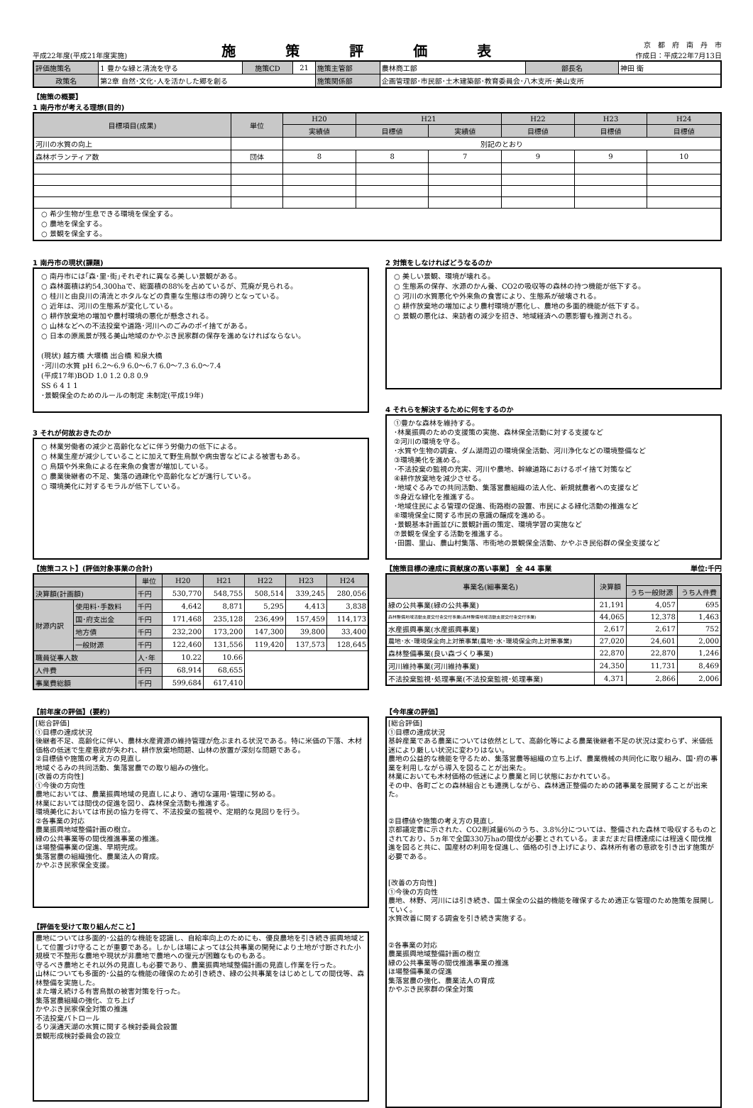平成22年度(平成21年度実施) 施策評価表 京　都　府　南　丹　市
作成日：平成22年7月13日
| 評価施策名 | 1 豊かな緑と清流を守る | 施策CD | 21 | 施策主管部 | 農林商工部 | 部長名 | 神田 衛 |
| 政策名 | 第2章 自然･文化･人を活かした郷を創る | | | 施策関係部 | 企画管理部･市民部･土木建築部･教育委員会･八木支所･美山支所 | | |
【施策の概要】
1 南丹市が考える理想(目的)
| 目標項目(成果) | 単位 | H20 | H21 | | H22 | H23 | H24 |
| --- | --- | --- | --- | --- | --- | --- | --- |
| | | 実績値 | 目標値 | 実績値 | 目標値 | 目標値 | 目標値 |
| 河川の水質の向上 | | 別記のとおり | | | | | |
| 森林ボランティア数 | 団体 | 8 | 8 | 7 | 9 | 9 | 10 |
| ○ 希少生物が生息できる環境を保全する。 ○ 農地を保全する。 ○ 景観を保全する。 | | | | | | | |
1 南丹市の現状(課題)
○ 南丹市には｢森･里･街｣それぞれに異なる美しい景観がある。
○ 森林面積は約54,300haで、総面積の88%を占めているが、荒廃が見られる。
○ 桂川と由良川の清流とホタルなどの貴重な生態は市の誇りとなっている。
○ 近年は、河川の生態系が変化している。
○ 耕作放棄地の増加や農村環境の悪化が懸念される。
○ 山林などへの不法投棄や道路･河川へのごみのポイ捨てがある。
○ 日本の原風景が残る美山地域のかやぶき民家群の保存を進めなければならない。
(現状) 越方橋 大堰橋 出合橋 和泉大橋
･河川の水質 pH 6.2～6.9 6.0～6.7 6.0～7.3 6.0～7.4
(平成17年)BOD 1.0 1.2 0.8 0.9
SS 6 4 1 1
･景観保全のためのルールの制定 未制定(平成19年)
3 それが何故おきたのか
○ 林業労働者の減少と高齢化などに伴う労働力の低下による。
○ 林業生産が減少していることに加えて野生鳥獣や病虫害などによる被害もある。
○ 鳥類や外来魚による在来魚の食害が増加している。
○ 農業後継者の不足、集落の過疎化や高齢化などが進行している。
○ 環境美化に対するモラルが低下している。
2 対策をしなければどうなるのか
○ 美しい景観、環境が壊れる。
○ 生態系の保存、水源のかん養、CO2の吸収等の森林の持つ機能が低下する。
○ 河川の水質悪化や外来魚の食害により、生態系が破壊される。
○ 耕作放棄地の増加により農村環境が悪化し、農地の多面的機能が低下する。
○ 景観の悪化は、来訪者の減少を招き、地域経済への悪影響も推測される。
4 それらを解決するために何をするのか
①豊かな森林を維持する。
･林業振興のための支援策の実施、森林保全活動に対する支援など
②河川の環境を守る。
･水質や生物の調査、ダム湖周辺の環境保全活動、河川浄化などの環境整備など
③環境美化を進める。
･不法投棄の監視の充実、河川や農地、幹線道路におけるポイ捨て対策など
④耕作放棄地を減少させる。
･地域ぐるみでの共同活動、集落営農組織の法人化、新規就農者への支援など
⑤身近な緑化を推進する。
･地域住民による管理の促進、街路樹の設置、市民による緑化活動の推進など
⑥環境保全に関する市民の意識の醸成を進める。
･景観基本計画並びに景観計画の策定、環境学習の実施など
⑦景観を保全する活動を推進する。
･田園、里山、農山村集落、市街地の景観保全活動、かやぶき民俗群の保全支援など
【施策コスト】(評価対象事業の合計)
| | | 単位 | H20 | H21 | H22 | H23 | H24 |
| --- | --- | --- | --- | --- | --- | --- | --- |
| 決算額(計画額) | | 千円 | 530,770 | 548,755 | 508,514 | 339,245 | 280,056 |
| 財源内訳 | 使用料･手数料 | 千円 | 4,642 | 8,871 | 5,295 | 4,413 | 3,838 |
| | 国･府支出金 | 千円 | 171,468 | 235,128 | 236,499 | 157,459 | 114,173 |
| | 地方債 | 千円 | 232,200 | 173,200 | 147,300 | 39,800 | 33,400 |
| | 一般財源 | 千円 | 122,460 | 131,556 | 119,420 | 137,573 | 128,645 |
| 職員従事人数 | | 人･年 | 10.22 | 10.66 | | | |
| 人件費 | | 千円 | 68,914 | 68,655 | | | |
| 事業費総額 | | 千円 | 599,684 | 617,410 | | | |
【施策目標の達成に貢献度の高い事業】 全 44 事業 単位:千円
| 事業名(細事業名) | 決算額 | | |
| --- | --- | --- | --- |
| | | うち一般財源 | うち人件費 |
| 緑の公共事業(緑の公共事業) | 21,191 | 4,057 | 695 |
| 森林整備地域活動支援交付金交付事業(森林整備地域活動支援交付金交付事業) | 44,065 | 12,378 | 1,463 |
| 水産振興事業(水産振興事業) | 2,617 | 2,617 | 752 |
| 農地･水･環境保全向上対策事業(農地･水･環境保全向上対策事業) | 27,020 | 24,601 | 2,000 |
| 森林整備事業(良い森づくり事業) | 22,870 | 22,870 | 1,246 |
| 河川維持事業(河川維持事業) | 24,350 | 11,731 | 8,469 |
| 不法投棄監視･処理事業(不法投棄監視･処理事業) | 4,371 | 2,866 | 2,006 |
【前年度の評価】(要約)
[総合評価]
①目標の達成状況
後継者不足、高齢化に伴い、農林水産資源の維持管理が危ぶまれる状況である。特に米価の下落、木材価格の低迷で生産意欲が失われ、耕作放棄地問題、山林の放置が深刻な問題である。
②目標値や施策の考え方の見直し
地域ぐるみの共同活動、集落営農での取り組みの強化。
[改善の方向性]
①今後の方向性
農地においては、農業振興地域の見直しにより、適切な運用･管理に努める。
林業においては間伐の促進を図り、森林保全活動も推進する。
環境美化においては市民の協力を得て、不法投棄の監視や、定期的な見回りを行う。
②各事業の対応
農業振興地域整備計画の樹立。
緑の公共事業等の間伐推進事業の推進。
ほ場整備事業の促進、早期完成。
集落営農の組織強化、農業法人の育成。
かやぶき民家保全支援。
【評価を受けて取り組んだこと】
農地については多面的･公益的な機能を認識し、自給率向上のためにも、優良農地を引き続き振興地域として位置づけ守ることが重要である。しかしほ場によっては公共事業の開発により土地が寸断された小規模で不整形な農地や現状が非農地で農地への復元が困難なものもある。
守るべき農地とそれ以外の見直しも必要であり、農業振興地域整備計画の見直し作業を行った。
山林についても多面的･公益的な機能の確保のため引き続き、緑の公共事業をはじめとしての間伐等、森林整備を実施した。
また増え続ける有害鳥獣の被害対策を行った。
集落営農組織の強化、立ち上げ
かやぶき民家保全対策の推進
不法投棄パトロール
るり渓通天湖の水質に関する検討委員会設置
景観形成検討委員会の設立
【今年度の評価】
[総合評価]
①目標の達成状況
基幹産業である農業については依然として、高齢化等による農業後継者不足の状況は変わらず、米価低迷により厳しい状況に変わりはない。
農地の公益的な機能を守るため、集落営農等組織の立ち上げ、農業機械の共同化に取り組み、国･府の事業を利用しながら導入を図ることが出来た。
林業においても木材価格の低迷により農業と同じ状態におかれている。
その中、各町ごとの森林組合とも連携しながら、森林適正整備のための諸事業を展開することが出来た。
②目標値や施策の考え方の見直し
京都議定書に示された、CO2削減量6%のうち、3.8%分については、整備された森林で吸収するものとされており、5ヵ年で全国330万haの間伐が必要とされている。ままだまだ目標達成には程遠く間伐推進を図ると共に、国産材の利用を促進し、価格の引き上げにより、森林所有者の意欲を引き出す施策が必要である。
[改善の方向性]
①今後の方向性
農地、林野、河川には引き続き、国土保全の公益的機能を確保するため適正な管理のため施策を展開していく。
水質改善に関する調査を引き続き実施する。
②各事業の対応
農業振興地域整備計画の樹立
緑の公共事業等の間伐推進事業の推進
ほ場整備事業の促進
集落営農の強化、農業法人の育成
かやぶき民家群の保全対策